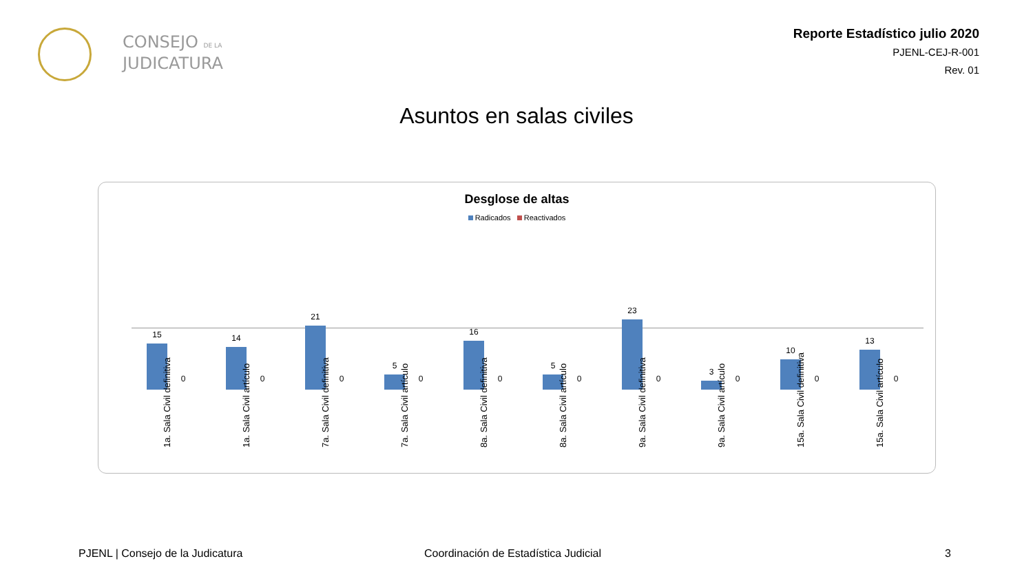CONSEJO DE LA
JUDICATURA
Reporte Estadístico julio 2020
PJENL-CEJ-R-001
Rev. 01
Asuntos en salas civiles
Desglose de altas
Radicados Reactivados
15
0
1a. Sala Civil definitiva
14
0
1a. Sala Civil artículo
21
0
7a. Sala Civil definitiva
5
0
7a. Sala Civil artículo
16
0
8a. Sala Civil definitiva
5
0
8a. Sala Civil artículo
23
0
9a. Sala Civil definitiva
3
0
9a. Sala Civil artículo
10
0
15a. Sala Civil definitiva
13
0
15a. Sala Civil artículo
PJENL | Consejo de la Judicatura
Coordinación de Estadística Judicial
3